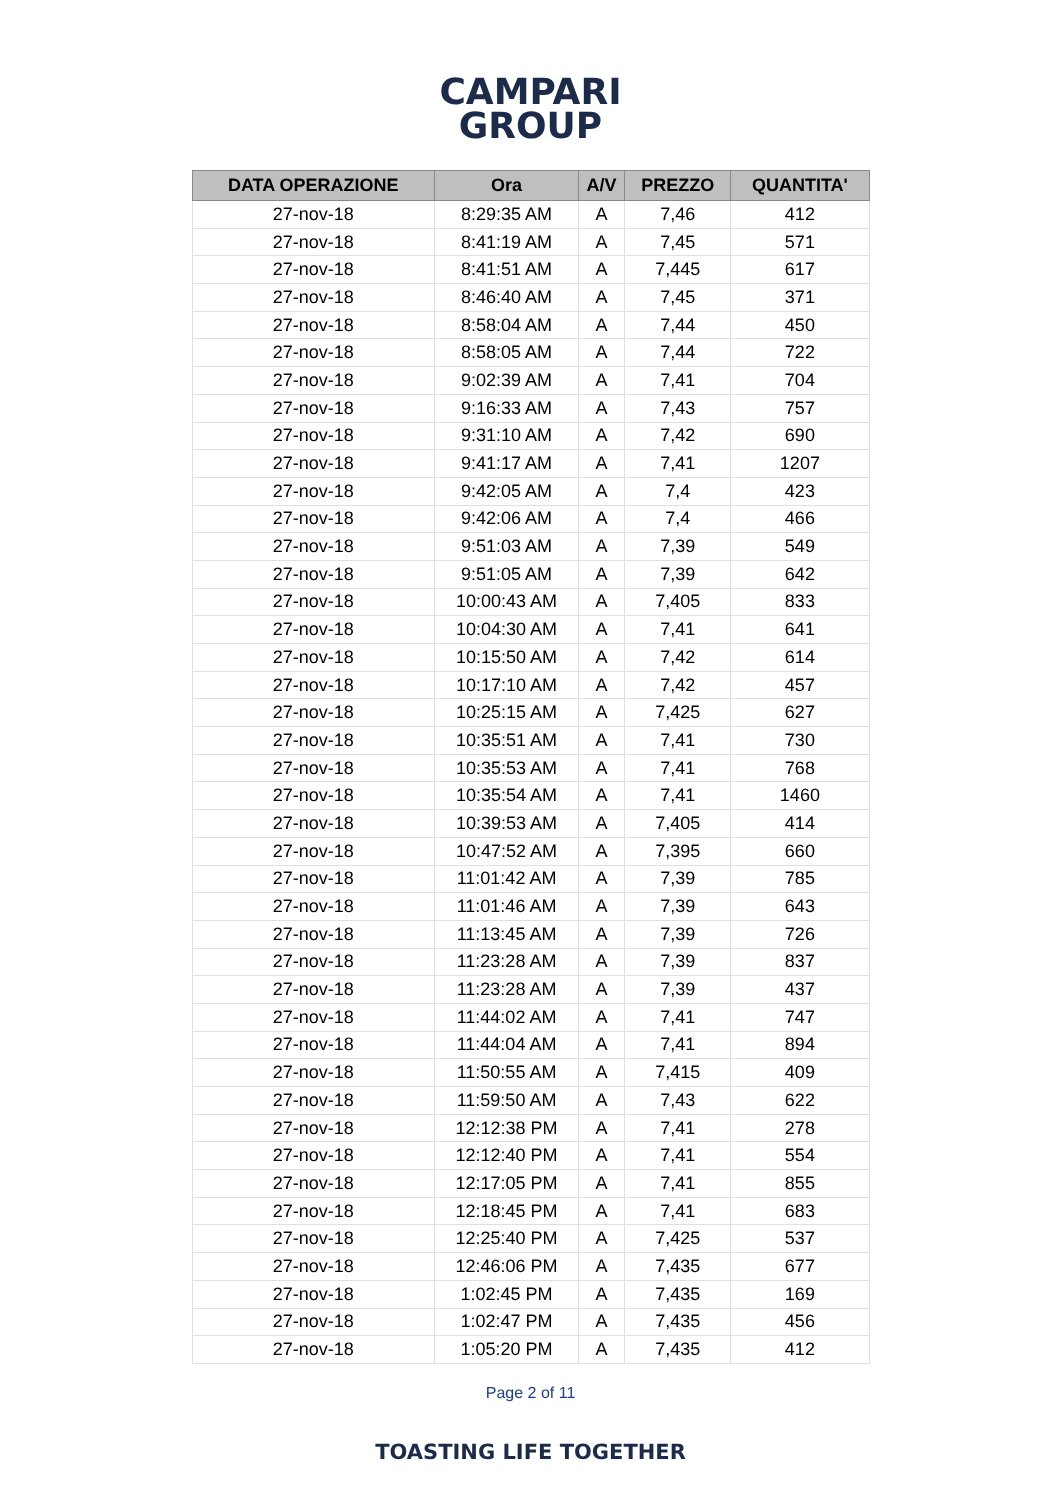CAMPARI
GROUP
| DATA OPERAZIONE | Ora | A/V | PREZZO | QUANTITA' |
| --- | --- | --- | --- | --- |
| 27-nov-18 | 8:29:35 AM | A | 7,46 | 412 |
| 27-nov-18 | 8:41:19 AM | A | 7,45 | 571 |
| 27-nov-18 | 8:41:51 AM | A | 7,445 | 617 |
| 27-nov-18 | 8:46:40 AM | A | 7,45 | 371 |
| 27-nov-18 | 8:58:04 AM | A | 7,44 | 450 |
| 27-nov-18 | 8:58:05 AM | A | 7,44 | 722 |
| 27-nov-18 | 9:02:39 AM | A | 7,41 | 704 |
| 27-nov-18 | 9:16:33 AM | A | 7,43 | 757 |
| 27-nov-18 | 9:31:10 AM | A | 7,42 | 690 |
| 27-nov-18 | 9:41:17 AM | A | 7,41 | 1207 |
| 27-nov-18 | 9:42:05 AM | A | 7,4 | 423 |
| 27-nov-18 | 9:42:06 AM | A | 7,4 | 466 |
| 27-nov-18 | 9:51:03 AM | A | 7,39 | 549 |
| 27-nov-18 | 9:51:05 AM | A | 7,39 | 642 |
| 27-nov-18 | 10:00:43 AM | A | 7,405 | 833 |
| 27-nov-18 | 10:04:30 AM | A | 7,41 | 641 |
| 27-nov-18 | 10:15:50 AM | A | 7,42 | 614 |
| 27-nov-18 | 10:17:10 AM | A | 7,42 | 457 |
| 27-nov-18 | 10:25:15 AM | A | 7,425 | 627 |
| 27-nov-18 | 10:35:51 AM | A | 7,41 | 730 |
| 27-nov-18 | 10:35:53 AM | A | 7,41 | 768 |
| 27-nov-18 | 10:35:54 AM | A | 7,41 | 1460 |
| 27-nov-18 | 10:39:53 AM | A | 7,405 | 414 |
| 27-nov-18 | 10:47:52 AM | A | 7,395 | 660 |
| 27-nov-18 | 11:01:42 AM | A | 7,39 | 785 |
| 27-nov-18 | 11:01:46 AM | A | 7,39 | 643 |
| 27-nov-18 | 11:13:45 AM | A | 7,39 | 726 |
| 27-nov-18 | 11:23:28 AM | A | 7,39 | 837 |
| 27-nov-18 | 11:23:28 AM | A | 7,39 | 437 |
| 27-nov-18 | 11:44:02 AM | A | 7,41 | 747 |
| 27-nov-18 | 11:44:04 AM | A | 7,41 | 894 |
| 27-nov-18 | 11:50:55 AM | A | 7,415 | 409 |
| 27-nov-18 | 11:59:50 AM | A | 7,43 | 622 |
| 27-nov-18 | 12:12:38 PM | A | 7,41 | 278 |
| 27-nov-18 | 12:12:40 PM | A | 7,41 | 554 |
| 27-nov-18 | 12:17:05 PM | A | 7,41 | 855 |
| 27-nov-18 | 12:18:45 PM | A | 7,41 | 683 |
| 27-nov-18 | 12:25:40 PM | A | 7,425 | 537 |
| 27-nov-18 | 12:46:06 PM | A | 7,435 | 677 |
| 27-nov-18 | 1:02:45 PM | A | 7,435 | 169 |
| 27-nov-18 | 1:02:47 PM | A | 7,435 | 456 |
| 27-nov-18 | 1:05:20 PM | A | 7,435 | 412 |
Page 2 of 11
TOASTING LIFE TOGETHER